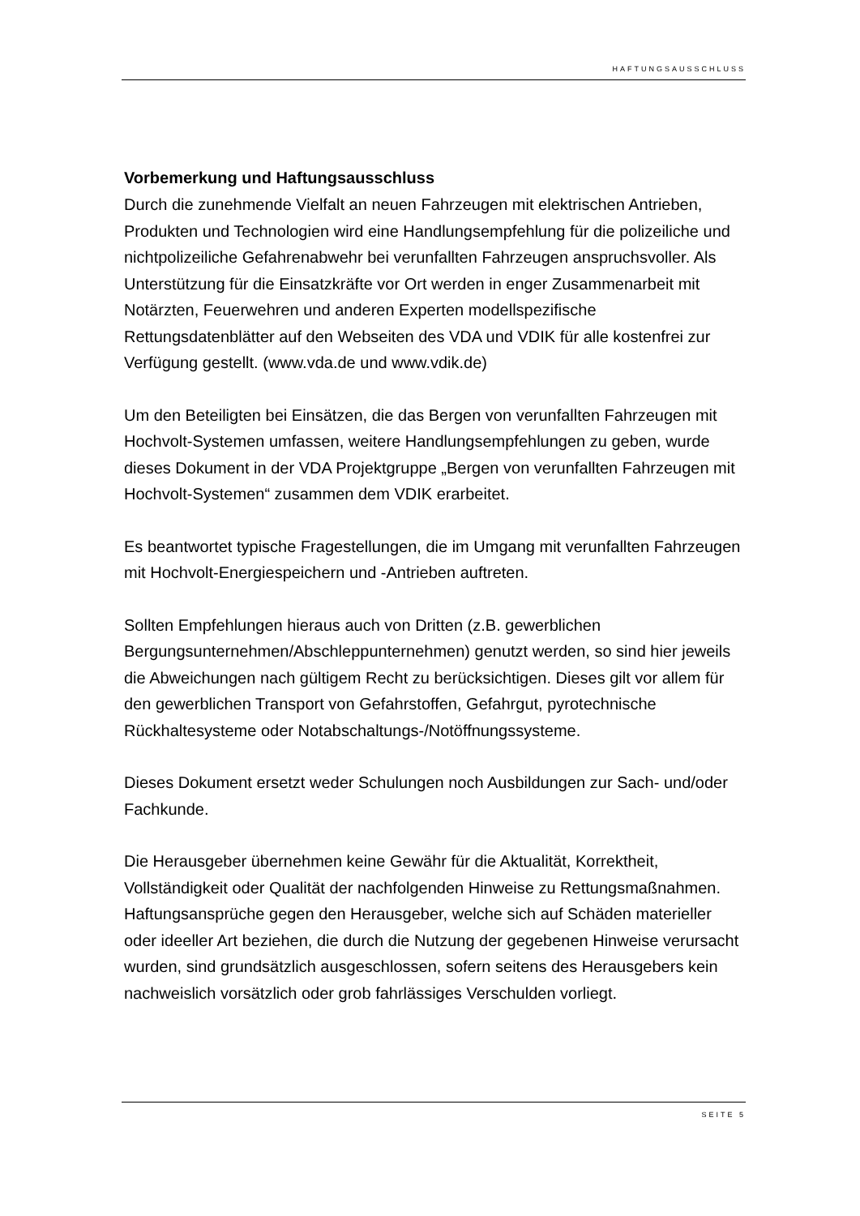HAFTUNGSAUSSCHLUSS
Vorbemerkung und Haftungsausschluss
Durch die zunehmende Vielfalt an neuen Fahrzeugen mit elektrischen Antrieben, Produkten und Technologien wird eine Handlungsempfehlung für die polizeiliche und nichtpolizeiliche Gefahrenabwehr bei verunfallten Fahrzeugen anspruchsvoller. Als Unterstützung für die Einsatzkräfte vor Ort werden in enger Zusammenarbeit mit Notärzten, Feuerwehren und anderen Experten modellspezifische Rettungsdatenblätter auf den Webseiten des VDA und VDIK für alle kostenfrei zur Verfügung gestellt. (www.vda.de und www.vdik.de)
Um den Beteiligten bei Einsätzen, die das Bergen von verunfallten Fahrzeugen mit Hochvolt-Systemen umfassen, weitere Handlungsempfehlungen zu geben, wurde dieses Dokument in der VDA Projektgruppe „Bergen von verunfallten Fahrzeugen mit Hochvolt-Systemen“ zusammen dem VDIK erarbeitet.
Es beantwortet typische Fragestellungen, die im Umgang mit verunfallten Fahrzeugen mit Hochvolt-Energiespeichern und -Antrieben auftreten.
Sollten Empfehlungen hieraus auch von Dritten (z.B. gewerblichen Bergungsunternehmen/Abschleppunternehmen) genutzt werden, so sind hier jeweils die Abweichungen nach gültigem Recht zu berücksichtigen. Dieses gilt vor allem für den gewerblichen Transport von Gefahrstoffen, Gefahrgut, pyrotechnische Rückhaltesysteme oder Notabschaltungs-/Notöffnungssysteme.
Dieses Dokument ersetzt weder Schulungen noch Ausbildungen zur Sach- und/oder Fachkunde.
Die Herausgeber übernehmen keine Gewähr für die Aktualität, Korrektheit, Vollständigkeit oder Qualität der nachfolgenden Hinweise zu Rettungsmaßnahmen. Haftungsansprüche gegen den Herausgeber, welche sich auf Schäden materieller oder ideeller Art beziehen, die durch die Nutzung der gegebenen Hinweise verursacht wurden, sind grundsätzlich ausgeschlossen, sofern seitens des Herausgebers kein nachweislich vorsätzlich oder grob fahrlässiges Verschulden vorliegt.
SEITE 5